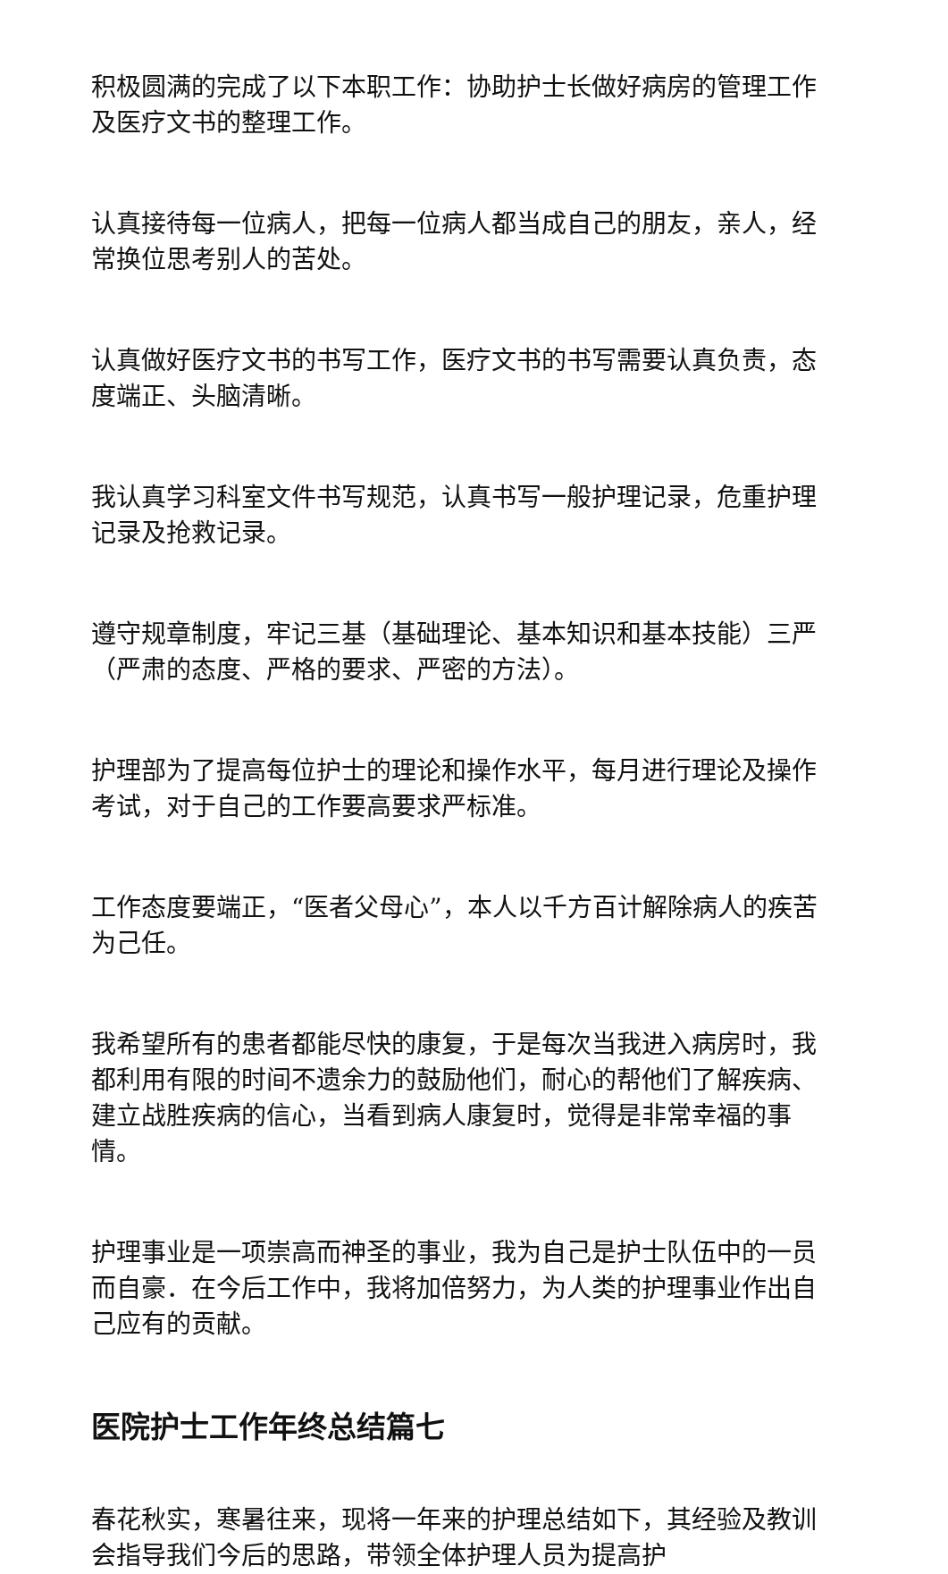积极圆满的完成了以下本职工作：协助护士长做好病房的管理工作及医疗文书的整理工作。
认真接待每一位病人，把每一位病人都当成自己的朋友，亲人，经常换位思考别人的苦处。
认真做好医疗文书的书写工作，医疗文书的书写需要认真负责，态度端正、头脑清晰。
我认真学习科室文件书写规范，认真书写一般护理记录，危重护理记录及抢救记录。
遵守规章制度，牢记三基（基础理论、基本知识和基本技能）三严（严肃的态度、严格的要求、严密的方法）。
护理部为了提高每位护士的理论和操作水平，每月进行理论及操作考试，对于自己的工作要高要求严标准。
工作态度要端正，“医者父母心”，本人以千方百计解除病人的疾苦为己任。
我希望所有的患者都能尽快的康复，于是每次当我进入病房时，我都利用有限的时间不遗余力的鼓励他们，耐心的帮他们了解疾病、建立战胜疾病的信心，当看到病人康复时，觉得是非常幸福的事情。
护理事业是一项崇高而神圣的事业，我为自己是护士队伍中的一员而自豪．在今后工作中，我将加倍努力，为人类的护理事业作出自己应有的贡献。
医院护士工作年终总结篇七
春花秋实，寒暑往来，现将一年来的护理总结如下，其经验及教训会指导我们今后的思路，带领全体护理人员为提高护